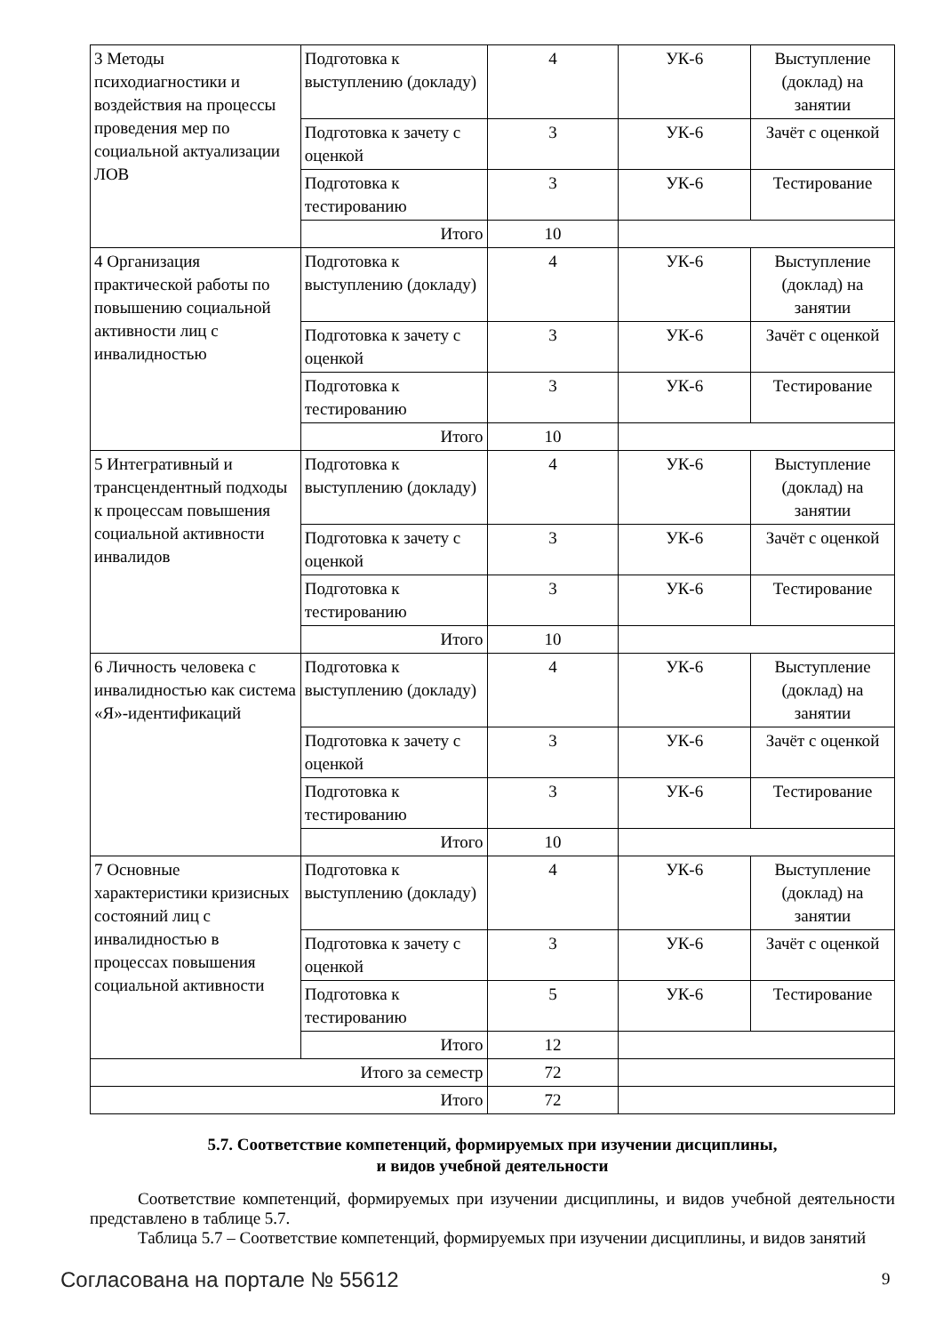| 3 Методы психодиагностики и воздействия на процессы проведения мер по социальной актуализации ЛОВ | Подготовка к выступлению (докладу) | 4 | УК-6 | Выступление (доклад) на занятии |
| | Подготовка к зачету с оценкой | 3 | УК-6 | Зачёт с оценкой |
| | Подготовка к тестированию | 3 | УК-6 | Тестирование |
| | Итого | 10 | | |
| 4 Организация практической работы по повышению социальной активности лиц с инвалидностью | Подготовка к выступлению (докладу) | 4 | УК-6 | Выступление (доклад) на занятии |
| | Подготовка к зачету с оценкой | 3 | УК-6 | Зачёт с оценкой |
| | Подготовка к тестированию | 3 | УК-6 | Тестирование |
| | Итого | 10 | | |
| 5 Интегративный и трансцендентный подходы к процессам повышения социальной активности инвалидов | Подготовка к выступлению (докладу) | 4 | УК-6 | Выступление (доклад) на занятии |
| | Подготовка к зачету с оценкой | 3 | УК-6 | Зачёт с оценкой |
| | Подготовка к тестированию | 3 | УК-6 | Тестирование |
| | Итого | 10 | | |
| 6 Личность человека с инвалидностью как система «Я»-идентификаций | Подготовка к выступлению (докладу) | 4 | УК-6 | Выступление (доклад) на занятии |
| | Подготовка к зачету с оценкой | 3 | УК-6 | Зачёт с оценкой |
| | Подготовка к тестированию | 3 | УК-6 | Тестирование |
| | Итого | 10 | | |
| 7 Основные характеристики кризисных состояний лиц с инвалидностью в процессах повышения социальной активности | Подготовка к выступлению (докладу) | 4 | УК-6 | Выступление (доклад) на занятии |
| | Подготовка к зачету с оценкой | 3 | УК-6 | Зачёт с оценкой |
| | Подготовка к тестированию | 5 | УК-6 | Тестирование |
| | Итого | 12 | | |
| Итого за семестр | | 72 | | |
| Итого | | 72 | | |
5.7. Соответствие компетенций, формируемых при изучении дисциплины,
и видов учебной деятельности
Соответствие компетенций, формируемых при изучении дисциплины, и видов учебной деятельности представлено в таблице 5.7.
Таблица 5.7 – Соответствие компетенций, формируемых при изучении дисциплины, и видов занятий
Согласована на портале № 55612 9